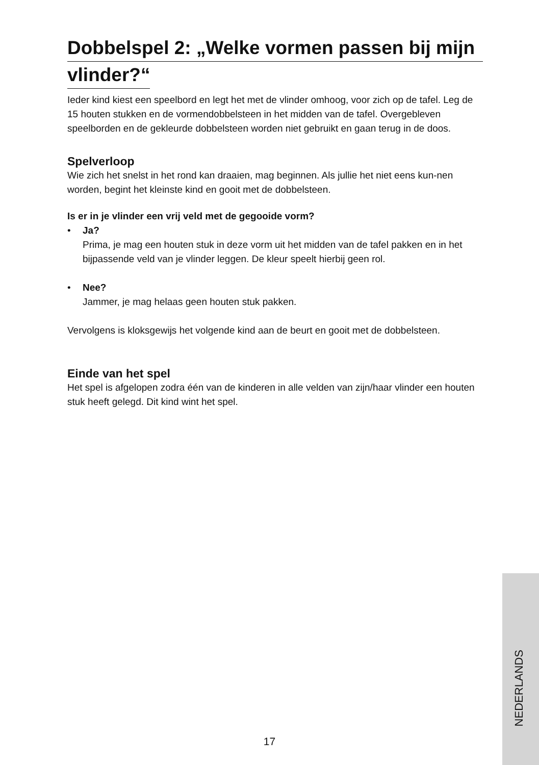Dobbelspel 2: „Welke vormen passen bij mijn
vlinder?“
Ieder kind kiest een speelbord en legt het met de vlinder omhoog, voor zich op de tafel. Leg de 15 houten stukken en de vormendobbelsteen in het midden van de tafel. Overgebleven speelborden en de gekleurde dobbelsteen worden niet gebruikt en gaan terug in de doos.
Spelverloop
Wie zich het snelst in het rond kan draaien, mag beginnen. Als jullie het niet eens kun-nen worden, begint het kleinste kind en gooit met de dobbelsteen.
Is er in je vlinder een vrij veld met de gegooide vorm?
• Ja?
Prima, je mag een houten stuk in deze vorm uit het midden van de tafel pakken en in het bijpassende veld van je vlinder leggen. De kleur speelt hierbij geen rol.
• Nee?
Jammer, je mag helaas geen houten stuk pakken.
Vervolgens is kloksgewijs het volgende kind aan de beurt en gooit met de dobbelsteen.
Einde van het spel
Het spel is afgelopen zodra één van de kinderen in alle velden van zijn/haar vlinder een houten stuk heeft gelegd. Dit kind wint het spel.
17
NEDERLANDS